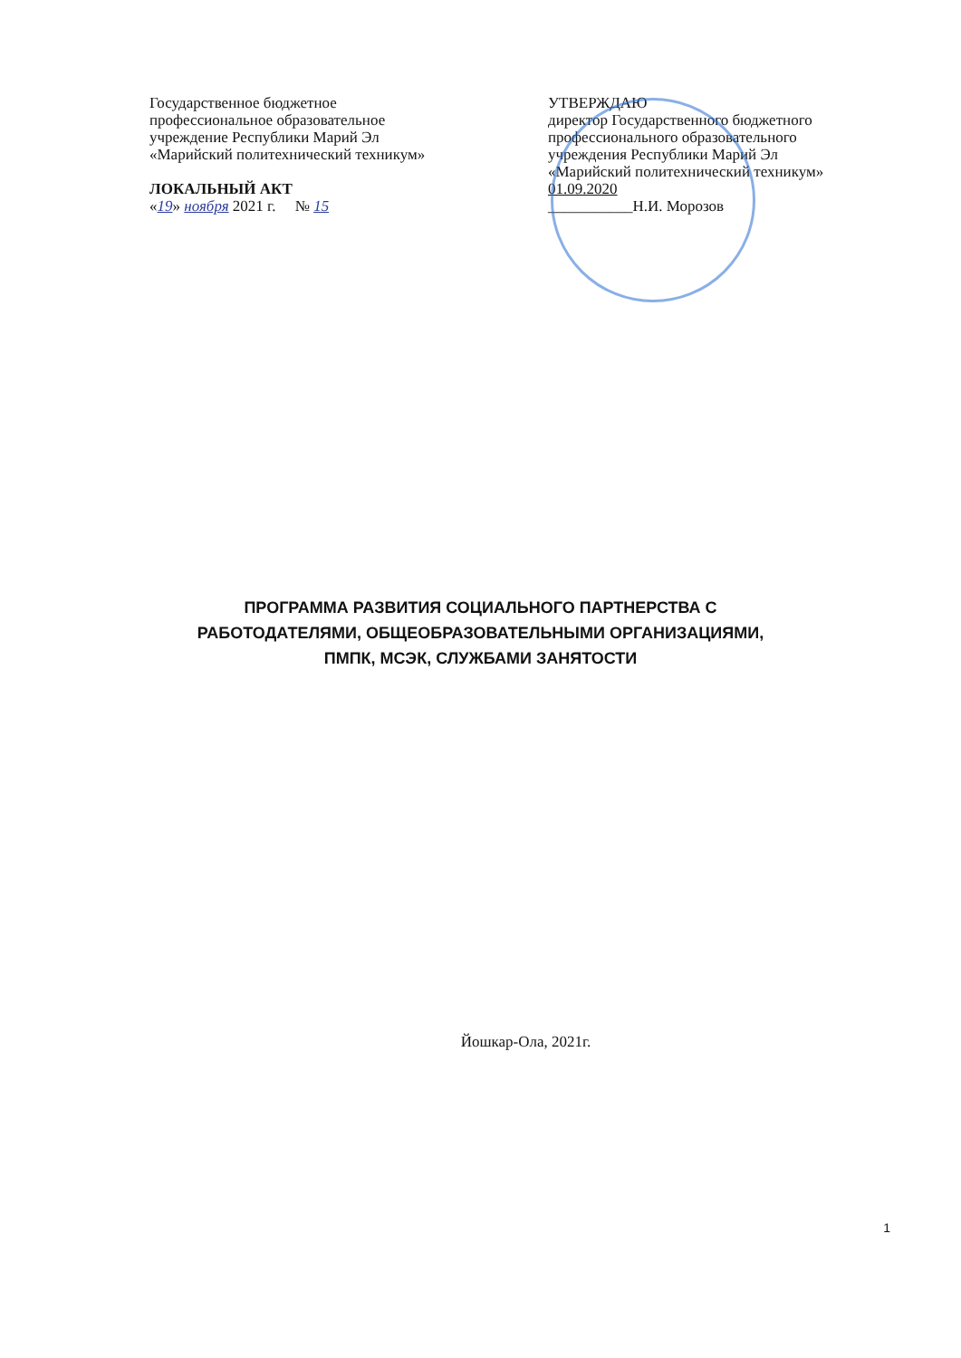Государственное бюджетное
профессиональное образовательное
учреждение Республики Марий Эл
«Марийский политехнический техникум»
ЛОКАЛЬНЫЙ АКТ
«19» ноября 2021 г. № 15
УТВЕРЖДАЮ
директор Государственного бюджетного
профессионального образовательного
учреждения Республики Марий Эл
«Марийский политехнический техникум»
01.09.2020
___________Н.И. Морозов
ПРОГРАММА РАЗВИТИЯ СОЦИАЛЬНОГО ПАРТНЕРСТВА С
РАБОТОДАТЕЛЯМИ, ОБЩЕОБРАЗОВАТЕЛЬНЫМИ ОРГАНИЗАЦИЯМИ,
ПМПК, МСЭК, СЛУЖБАМИ ЗАНЯТОСТИ
Йошкар-Ола, 2021г.
1